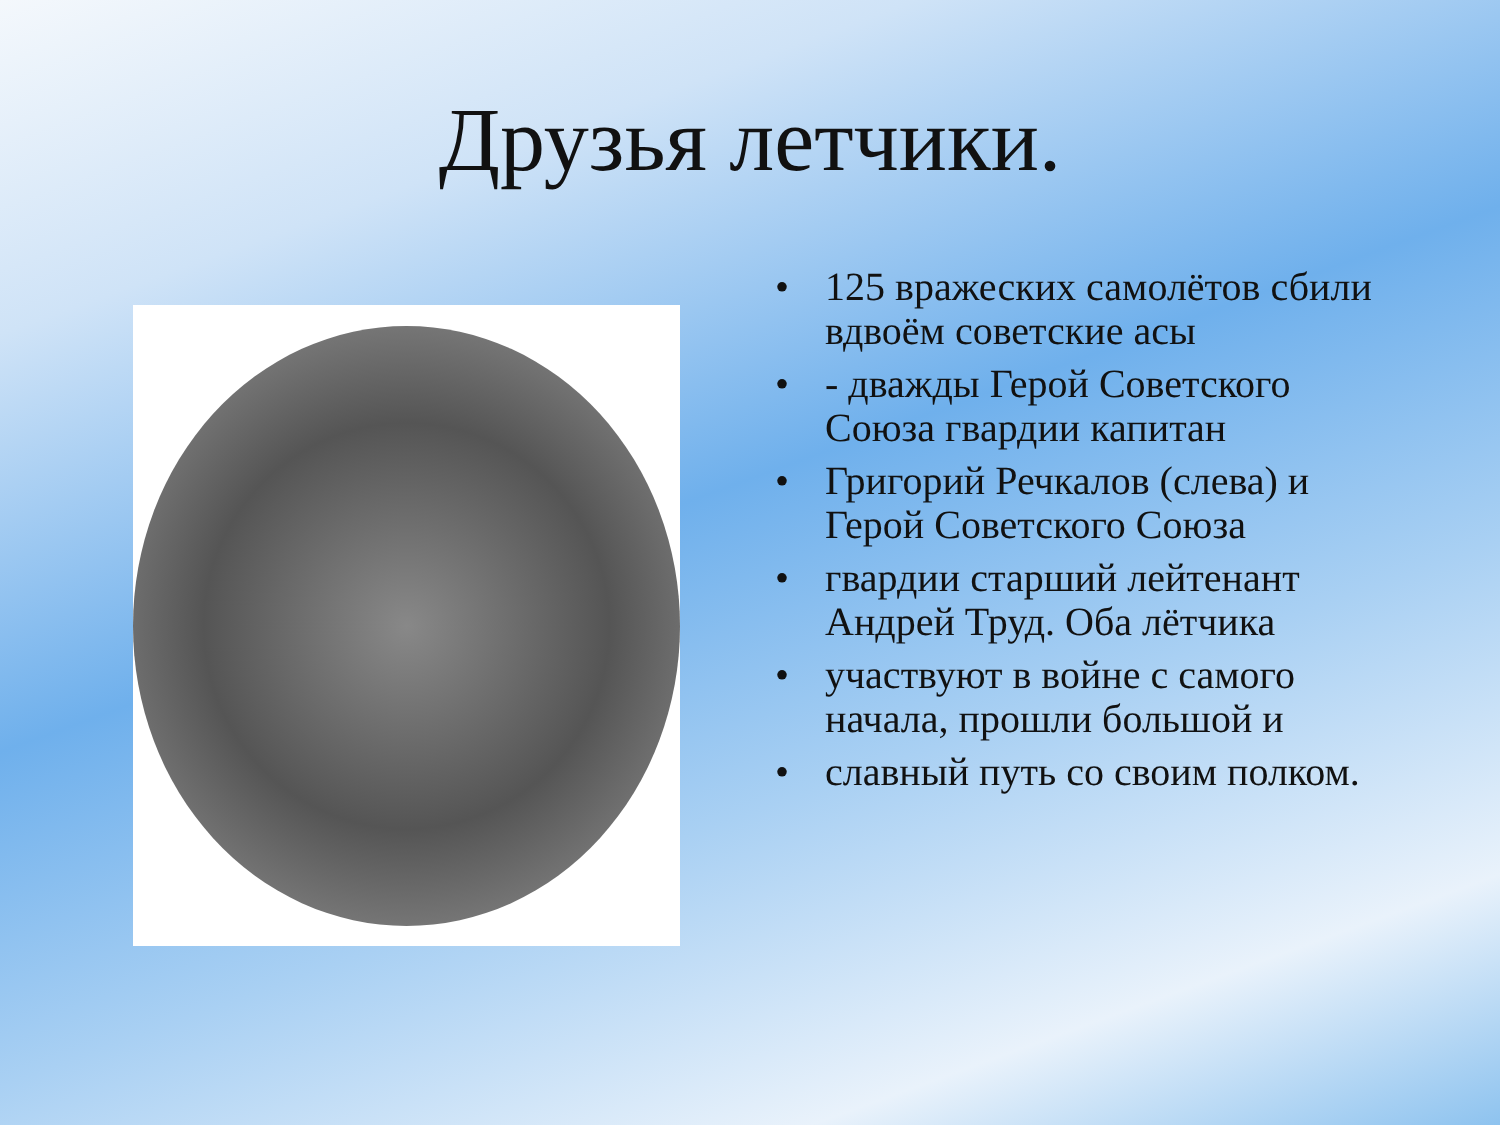Друзья летчики.
• 125 вражеских самолётов сбили вдвоём советские асы
• - дважды Герой Советского Союза гвардии капитан
• Григорий Речкалов (слева) и Герой Советского Союза
• гвардии старший лейтенант Андрей Труд. Оба лётчика
• участвуют в войне с самого начала, прошли большой и
• славный путь со своим полком.